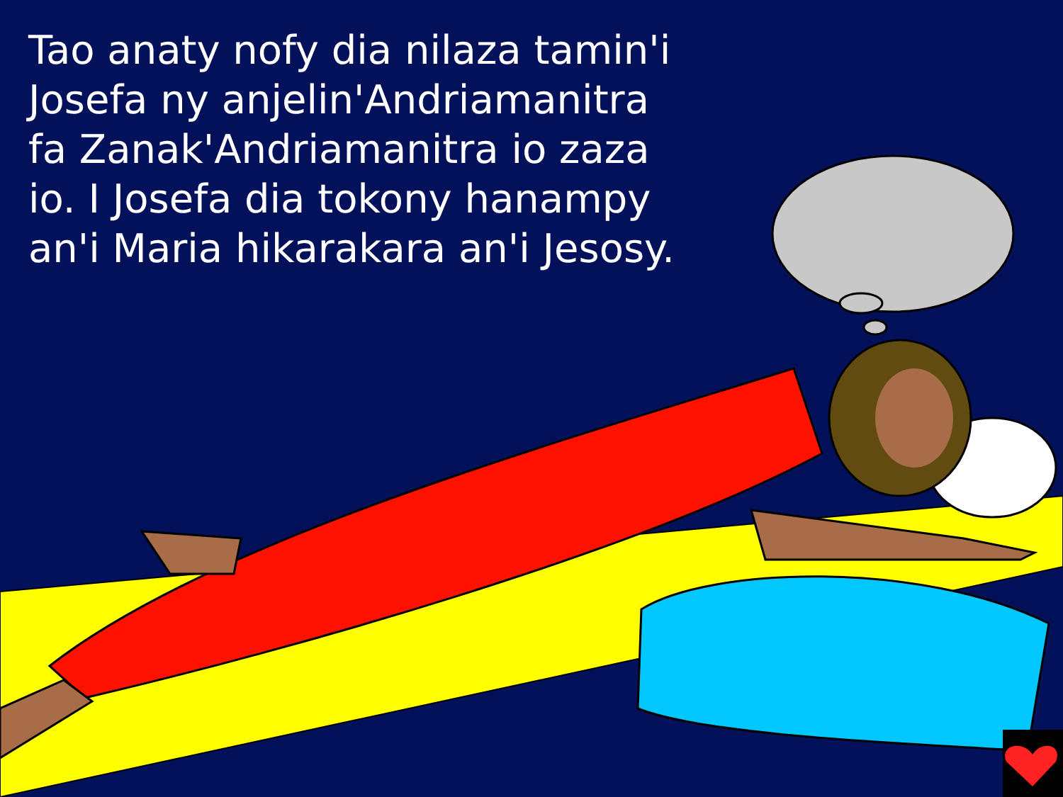Tao anaty nofy dia nilaza tamin'i Josefa ny anjelin'Andriamanitra fa Zanak'Andriamanitra io zaza io. I Josefa dia tokony hanampy an'i Maria hikarakara an'i Jesosy.